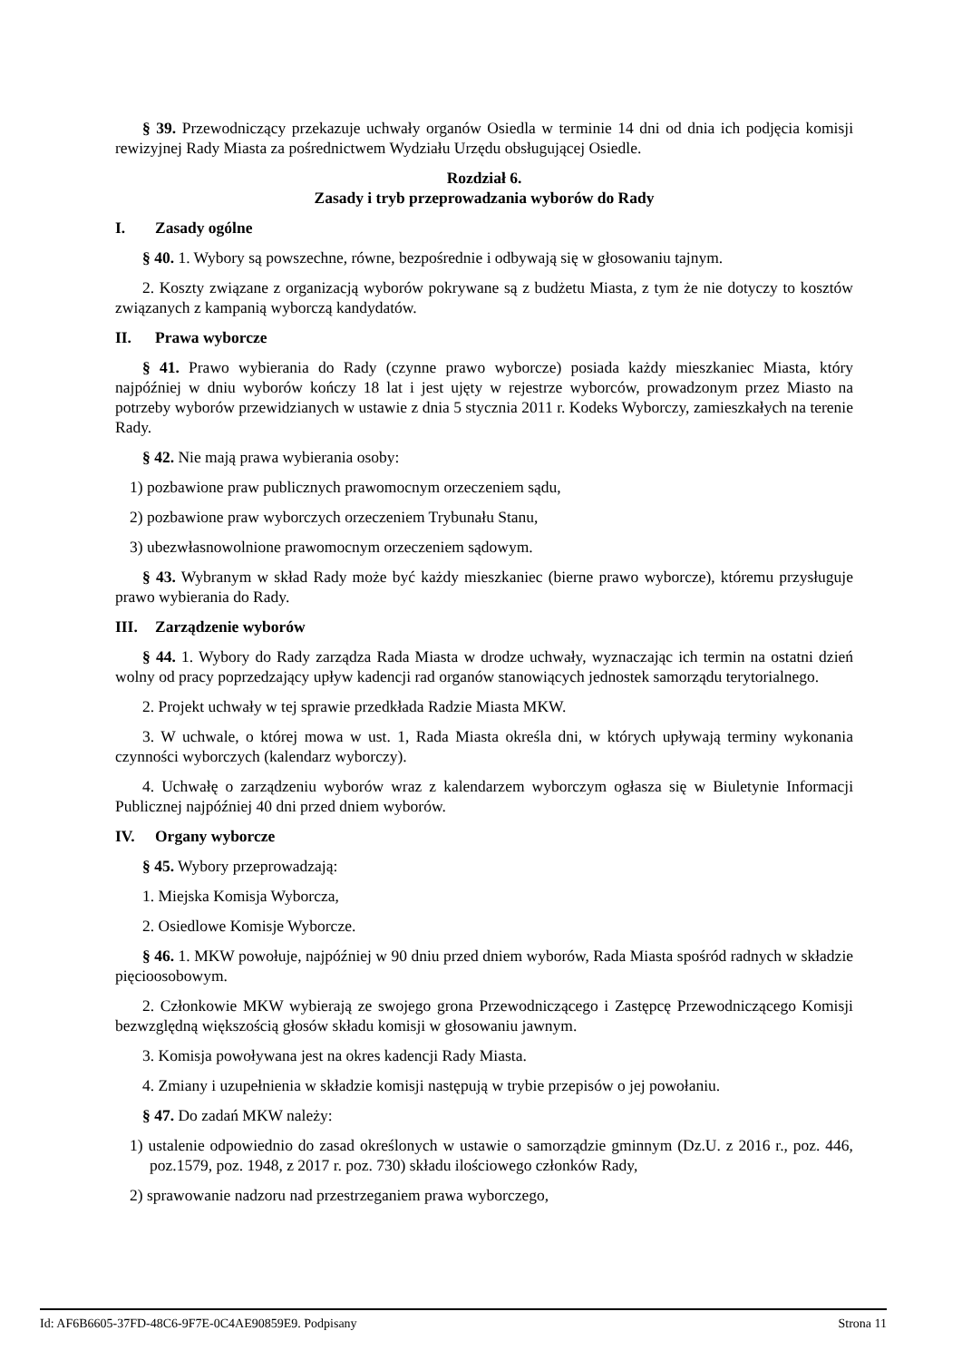§ 39. Przewodniczący przekazuje uchwały organów Osiedla w terminie 14 dni od dnia ich podjęcia komisji rewizyjnej Rady Miasta za pośrednictwem Wydziału Urzędu obsługującej Osiedle.
Rozdział 6.
Zasady i tryb przeprowadzania wyborów do Rady
I. Zasady ogólne
§ 40. 1. Wybory są powszechne, równe, bezpośrednie i odbywają się w głosowaniu tajnym.
2. Koszty związane z organizacją wyborów pokrywane są z budżetu Miasta, z tym że nie dotyczy to kosztów związanych z kampanią wyborczą kandydatów.
II. Prawa wyborcze
§ 41. Prawo wybierania do Rady (czynne prawo wyborcze) posiada każdy mieszkaniec Miasta, który najpóźniej w dniu wyborów kończy 18 lat i jest ujęty w rejestrze wyborców, prowadzonym przez Miasto na potrzeby wyborów przewidzianych w ustawie z dnia 5 stycznia 2011 r. Kodeks Wyborczy, zamieszkałych na terenie Rady.
§ 42. Nie mają prawa wybierania osoby:
1) pozbawione praw publicznych prawomocnym orzeczeniem sądu,
2) pozbawione praw wyborczych orzeczeniem Trybunału Stanu,
3) ubezwłasnowolnione prawomocnym orzeczeniem sądowym.
§ 43. Wybranym w skład Rady może być każdy mieszkaniec (bierne prawo wyborcze), któremu przysługuje prawo wybierania do Rady.
III. Zarządzenie wyborów
§ 44. 1. Wybory do Rady zarządza Rada Miasta w drodze uchwały, wyznaczając ich termin na ostatni dzień wolny od pracy poprzedzający upływ kadencji rad organów stanowiących jednostek samorządu terytorialnego.
2. Projekt uchwały w tej sprawie przedkłada Radzie Miasta MKW.
3. W uchwale, o której mowa w ust. 1, Rada Miasta określa dni, w których upływają terminy wykonania czynności wyborczych (kalendarz wyborczy).
4. Uchwałę o zarządzeniu wyborów wraz z kalendarzem wyborczym ogłasza się w Biuletynie Informacji Publicznej najpóźniej 40 dni przed dniem wyborów.
IV. Organy wyborcze
§ 45. Wybory przeprowadzają:
1. Miejska Komisja Wyborcza,
2. Osiedlowe Komisje Wyborcze.
§ 46. 1. MKW powołuje, najpóźniej w 90 dniu przed dniem wyborów, Rada Miasta spośród radnych w składzie pięcioosobowym.
2. Członkowie MKW wybierają ze swojego grona Przewodniczącego i Zastępcę Przewodniczącego Komisji bezwzględną większością głosów składu komisji w głosowaniu jawnym.
3. Komisja powoływana jest na okres kadencji Rady Miasta.
4. Zmiany i uzupełnienia w składzie komisji następują w trybie przepisów o jej powołaniu.
§ 47. Do zadań MKW należy:
1) ustalenie odpowiednio do zasad określonych w ustawie o samorządzie gminnym (Dz.U. z 2016 r., poz. 446, poz.1579, poz. 1948, z 2017 r. poz. 730) składu ilościowego członków Rady,
2) sprawowanie nadzoru nad przestrzeganiem prawa wyborczego,
Id: AF6B6605-37FD-48C6-9F7E-0C4AE90859E9. Podpisany Strona 11